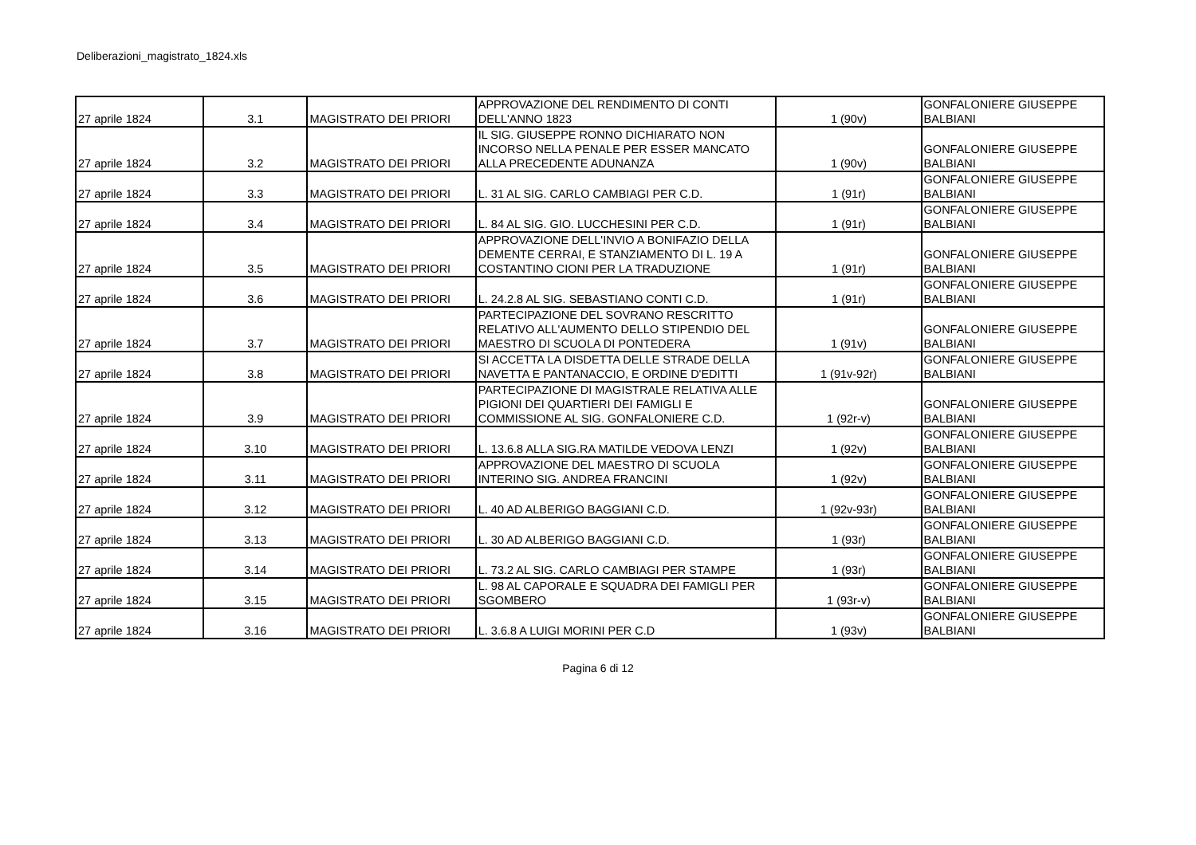Deliberazioni_magistrato_1824.xls
| 27 aprile 1824 | 3.1 | MAGISTRATO DEI PRIORI | APPROVAZIONE DEL RENDIMENTO DI CONTI DELL'ANNO 1823 | 1 (90v) | GONFALONIERE GIUSEPPE BALBIANI |
| 27 aprile 1824 | 3.2 | MAGISTRATO DEI PRIORI | IL SIG. GIUSEPPE RONNO DICHIARATO NON INCORSO NELLA PENALE PER ESSER MANCATO ALLA PRECEDENTE ADUNANZA | 1 (90v) | GONFALONIERE GIUSEPPE BALBIANI |
| 27 aprile 1824 | 3.3 | MAGISTRATO DEI PRIORI | L. 31 AL SIG. CARLO CAMBIAGI PER C.D. | 1 (91r) | GONFALONIERE GIUSEPPE BALBIANI |
| 27 aprile 1824 | 3.4 | MAGISTRATO DEI PRIORI | L. 84 AL SIG. GIO. LUCCHESINI PER C.D. | 1 (91r) | GONFALONIERE GIUSEPPE BALBIANI |
| 27 aprile 1824 | 3.5 | MAGISTRATO DEI PRIORI | APPROVAZIONE DELL'INVIO A BONIFAZIO DELLA DEMENTE CERRAI, E STANZIAMENTO DI L. 19 A COSTANTINO CIONI PER LA TRADUZIONE | 1 (91r) | GONFALONIERE GIUSEPPE BALBIANI |
| 27 aprile 1824 | 3.6 | MAGISTRATO DEI PRIORI | L. 24.2.8 AL SIG. SEBASTIANO CONTI C.D. | 1 (91r) | GONFALONIERE GIUSEPPE BALBIANI |
| 27 aprile 1824 | 3.7 | MAGISTRATO DEI PRIORI | PARTECIPAZIONE DEL SOVRANO RESCRITTO RELATIVO ALL'AUMENTO DELLO STIPENDIO DEL MAESTRO DI SCUOLA DI PONTEDERA | 1 (91v) | GONFALONIERE GIUSEPPE BALBIANI |
| 27 aprile 1824 | 3.8 | MAGISTRATO DEI PRIORI | SI ACCETTA LA DISDETTA DELLE STRADE DELLA NAVETTA E PANTANACCIO, E ORDINE D'EDITTI | 1 (91v-92r) | GONFALONIERE GIUSEPPE BALBIANI |
| 27 aprile 1824 | 3.9 | MAGISTRATO DEI PRIORI | PARTECIPAZIONE DI MAGISTRALE RELATIVA ALLE PIGIONI DEI QUARTIERI DEI FAMIGLI E COMMISSIONE AL SIG. GONFALONIERE C.D. | 1 (92r-v) | GONFALONIERE GIUSEPPE BALBIANI |
| 27 aprile 1824 | 3.10 | MAGISTRATO DEI PRIORI | L. 13.6.8 ALLA SIG.RA MATILDE VEDOVA LENZI | 1 (92v) | GONFALONIERE GIUSEPPE BALBIANI |
| 27 aprile 1824 | 3.11 | MAGISTRATO DEI PRIORI | APPROVAZIONE DEL MAESTRO DI SCUOLA INTERINO SIG. ANDREA FRANCINI | 1 (92v) | GONFALONIERE GIUSEPPE BALBIANI |
| 27 aprile 1824 | 3.12 | MAGISTRATO DEI PRIORI | L. 40 AD ALBERIGO BAGGIANI C.D. | 1 (92v-93r) | GONFALONIERE GIUSEPPE BALBIANI |
| 27 aprile 1824 | 3.13 | MAGISTRATO DEI PRIORI | L. 30 AD ALBERIGO BAGGIANI C.D. | 1 (93r) | GONFALONIERE GIUSEPPE BALBIANI |
| 27 aprile 1824 | 3.14 | MAGISTRATO DEI PRIORI | L. 73.2 AL SIG. CARLO CAMBIAGI PER STAMPE | 1 (93r) | GONFALONIERE GIUSEPPE BALBIANI |
| 27 aprile 1824 | 3.15 | MAGISTRATO DEI PRIORI | L. 98 AL CAPORALE E SQUADRA DEI FAMIGLI PER SGOMBERO | 1 (93r-v) | GONFALONIERE GIUSEPPE BALBIANI |
| 27 aprile 1824 | 3.16 | MAGISTRATO DEI PRIORI | L. 3.6.8 A LUIGI MORINI PER C.D | 1 (93v) | GONFALONIERE GIUSEPPE BALBIANI |
Pagina 6 di 12